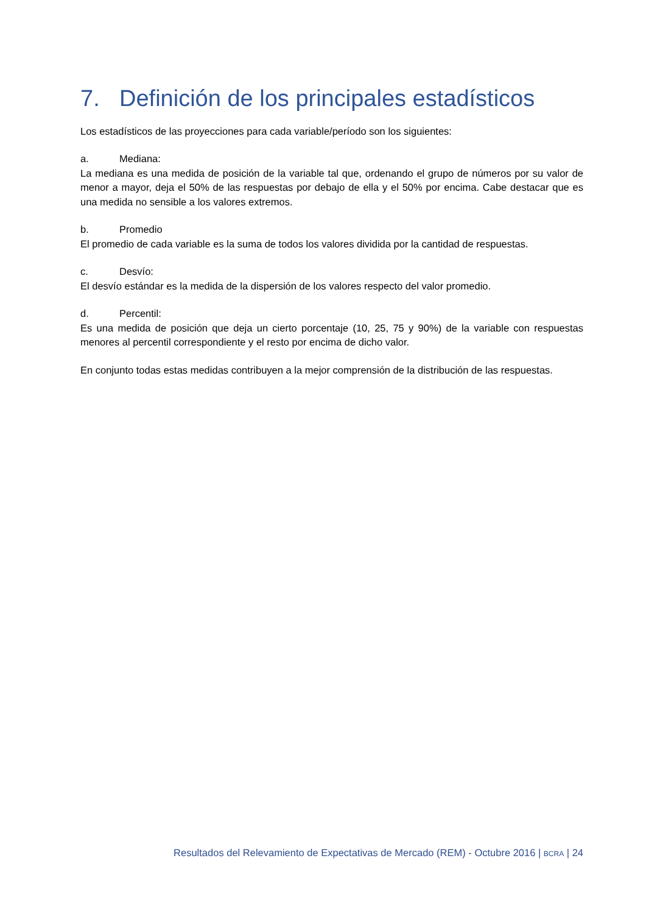7. Definición de los principales estadísticos
Los estadísticos de las proyecciones para cada variable/período son los siguientes:
a. Mediana:
La mediana es una medida de posición de la variable tal que, ordenando el grupo de números por su valor de menor a mayor, deja el 50% de las respuestas por debajo de ella y el 50% por encima. Cabe destacar que es una medida no sensible a los valores extremos.
b. Promedio
El promedio de cada variable es la suma de todos los valores dividida por la cantidad de respuestas.
c. Desvío:
El desvío estándar es la medida de la dispersión de los valores respecto del valor promedio.
d. Percentil:
Es una medida de posición que deja un cierto porcentaje (10, 25, 75 y 90%) de la variable con respuestas menores al percentil correspondiente y el resto por encima de dicho valor.
En conjunto todas estas medidas contribuyen a la mejor comprensión de la distribución de las respuestas.
Resultados del Relevamiento de Expectativas de Mercado (REM) - Octubre 2016 | BCRA | 24